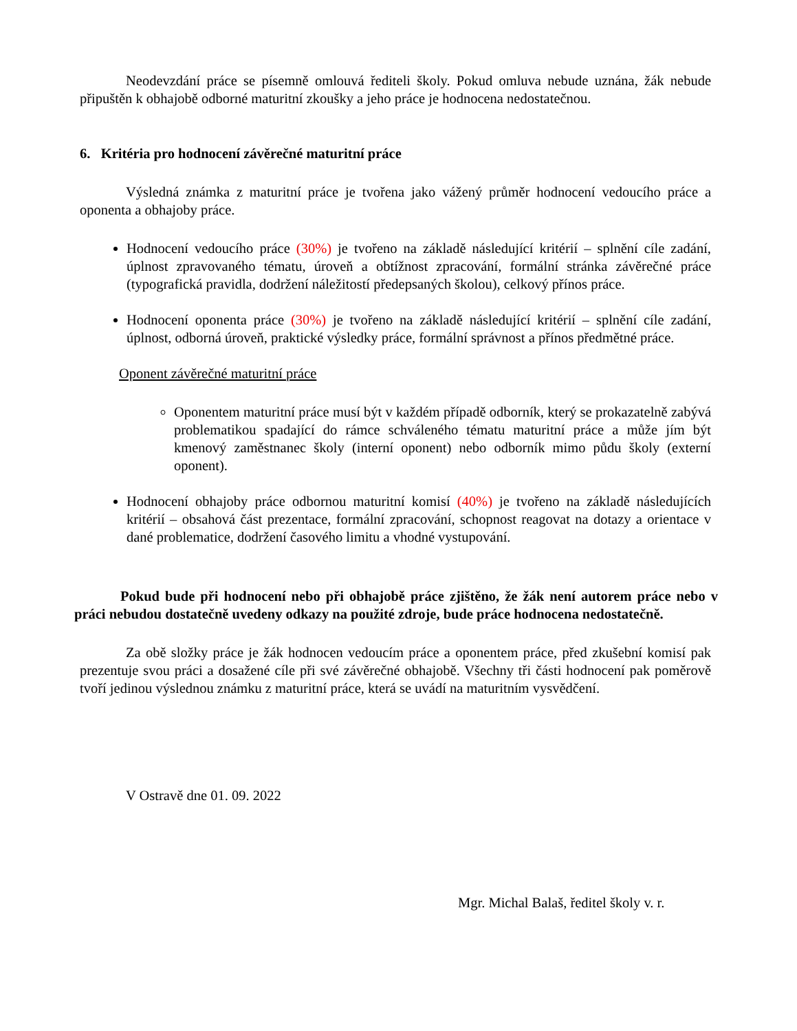Neodevzdání práce se písemně omlouvá řediteli školy. Pokud omluva nebude uznána, žák nebude připuštěn k obhajobě odborné maturitní zkoušky a jeho práce je hodnocena nedostatečnou.
6. Kritéria pro hodnocení závěrečné maturitní práce
Výsledná známka z maturitní práce je tvořena jako vážený průměr hodnocení vedoucího práce a oponenta a obhajoby práce.
Hodnocení vedoucího práce (30%) je tvořeno na základě následující kritérií – splnění cíle zadání, úplnost zpravovaného tématu, úroveň a obtížnost zpracování, formální stránka závěrečné práce (typografická pravidla, dodržení náležitostí předepsaných školou), celkový přínos práce.
Hodnocení oponenta práce (30%) je tvořeno na základě následující kritérií – splnění cíle zadání, úplnost, odborná úroveň, praktické výsledky práce, formální správnost a přínos předmětné práce.
Oponent závěrečné maturitní práce
Oponentem maturitní práce musí být v každém případě odborník, který se prokazatelně zabývá problematikou spadající do rámce schváleného tématu maturitní práce a může jím být kmenový zaměstnanec školy (interní oponent) nebo odborník mimo půdu školy (externí oponent).
Hodnocení obhajoby práce odbornou maturitní komisí (40%) je tvořeno na základě následujících kritérií – obsahová část prezentace, formální zpracování, schopnost reagovat na dotazy a orientace v dané problematice, dodržení časového limitu a vhodné vystupování.
Pokud bude při hodnocení nebo při obhajobě práce zjištěno, že žák není autorem práce nebo v práci nebudou dostatečně uvedeny odkazy na použité zdroje, bude práce hodnocena nedostatečně.
Za obě složky práce je žák hodnocen vedoucím práce a oponentem práce, před zkušební komisí pak prezentuje svou práci a dosažené cíle při své závěrečné obhajobě. Všechny tři části hodnocení pak poměrově tvoří jedinou výslednou známku z maturitní práce, která se uvádí na maturitním vysvědčení.
V Ostravě dne 01. 09. 2022
Mgr. Michal Balaš, ředitel školy v. r.